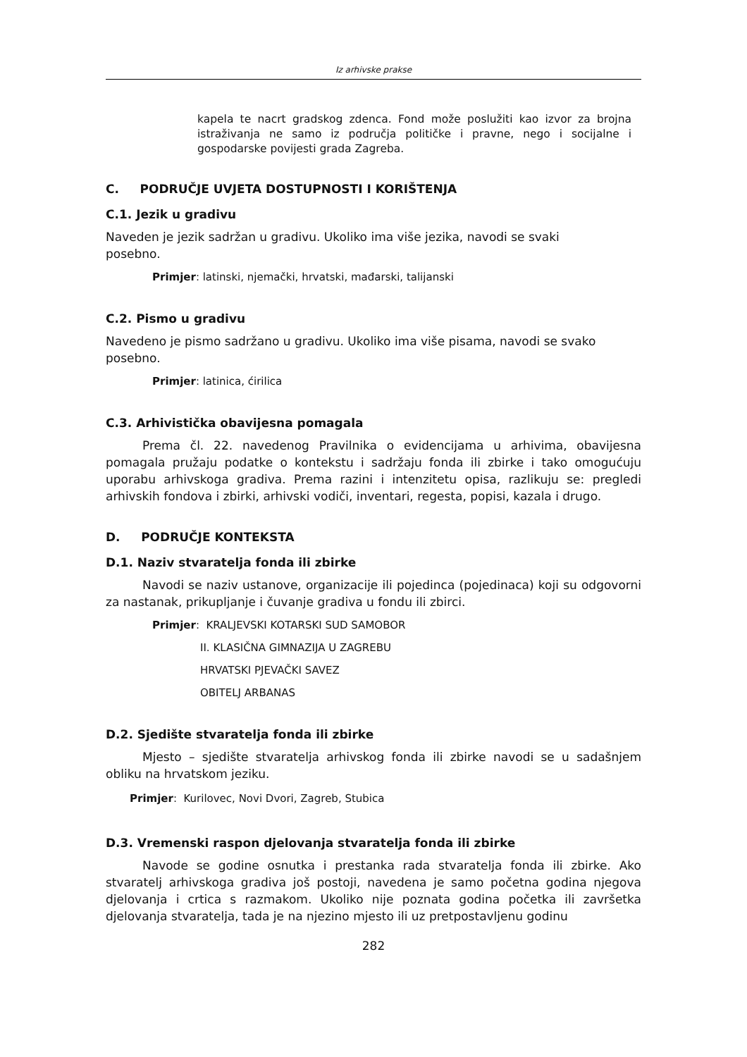Iz arhivske prakse
kapela te nacrt gradskog zdenca. Fond može poslužiti kao izvor za brojna istraživanja ne samo iz područja političke i pravne, nego i socijalne i gospodarske povijesti grada Zagreba.
C. PODRUČJE UVJETA DOSTUPNOSTI I KORIŠTENJA
C.1. Jezik u gradivu
Naveden je jezik sadržan u gradivu. Ukoliko ima više jezika, navodi se svaki
posebno.
Primjer: latinski, njemački, hrvatski, mađarski, talijanski
C.2. Pismo u gradivu
Navedeno je pismo sadržano u gradivu. Ukoliko ima više pisama, navodi se svako
posebno.
Primjer: latinica, ćirilica
C.3. Arhivistička obavijesna pomagala
Prema čl. 22. navedenog Pravilnika o evidencijama u arhivima, obavijesna pomagala pružaju podatke o kontekstu i sadržaju fonda ili zbirke i tako omogućuju uporabu arhivskoga gradiva. Prema razini i intenzitetu opisa, razlikuju se: pregledi arhivskih fondova i zbirki, arhivski vodiči, inventari, regesta, popisi, kazala i drugo.
D. PODRUČJE KONTEKSTA
D.1. Naziv stvaratelja fonda ili zbirke
Navodi se naziv ustanove, organizacije ili pojedinca (pojedinaca) koji su odgovorni za nastanak, prikupljanje i čuvanje gradiva u fondu ili zbirci.
Primjer: KRALJEVSKI KOTARSKI SUD SAMOBOR
II. KLASIČNA GIMNAZIJA U ZAGREBU
HRVATSKI PJEVAČKI SAVEZ
OBITELJ ARBANAS
D.2. Sjedište stvaratelja fonda ili zbirke
Mjesto – sjedište stvaratelja arhivskog fonda ili zbirke navodi se u sadašnjem obliku na hrvatskom jeziku.
Primjer: Kurilovec, Novi Dvori, Zagreb, Stubica
D.3. Vremenski raspon djelovanja stvaratelja fonda ili zbirke
Navode se godine osnutka i prestanka rada stvaratelja fonda ili zbirke. Ako stvaratelj arhivskoga gradiva još postoji, navedena je samo početna godina njegova djelovanja i crtica s razmakom. Ukoliko nije poznata godina početka ili završetka djelovanja stvaratelja, tada je na njezino mjesto ili uz pretpostavljenu godinu
282